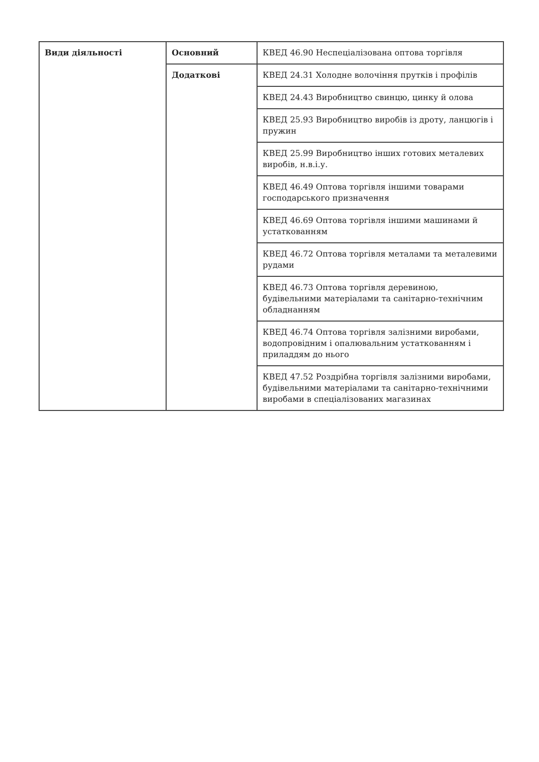| Види діяльності | Основний | КВЕД 46.90 Неспеціалізована оптова торгівля |
| | Додаткові | КВЕД 24.31 Холодне волочіння прутків і профілів |
| | | КВЕД 24.43 Виробництво свинцю, цинку й олова |
| | | КВЕД 25.93 Виробництво виробів із дроту, ланцюгів і пружин |
| | | КВЕД 25.99 Виробництво інших готових металевих виробів, н.в.і.у. |
| | | КВЕД 46.49 Оптова торгівля іншими товарами господарського призначення |
| | | КВЕД 46.69 Оптова торгівля іншими машинами й устаткованням |
| | | КВЕД 46.72 Оптова торгівля металами та металевими рудами |
| | | КВЕД 46.73 Оптова торгівля деревиною, будівельними матеріалами та санітарно-технічним обладнанням |
| | | КВЕД 46.74 Оптова торгівля залізними виробами, водопровідним і опалювальним устаткованням і приладдям до нього |
| | | КВЕД 47.52 Роздрібна торгівля залізними виробами, будівельними матеріалами та санітарно-технічними виробами в спеціалізованих магазинах |